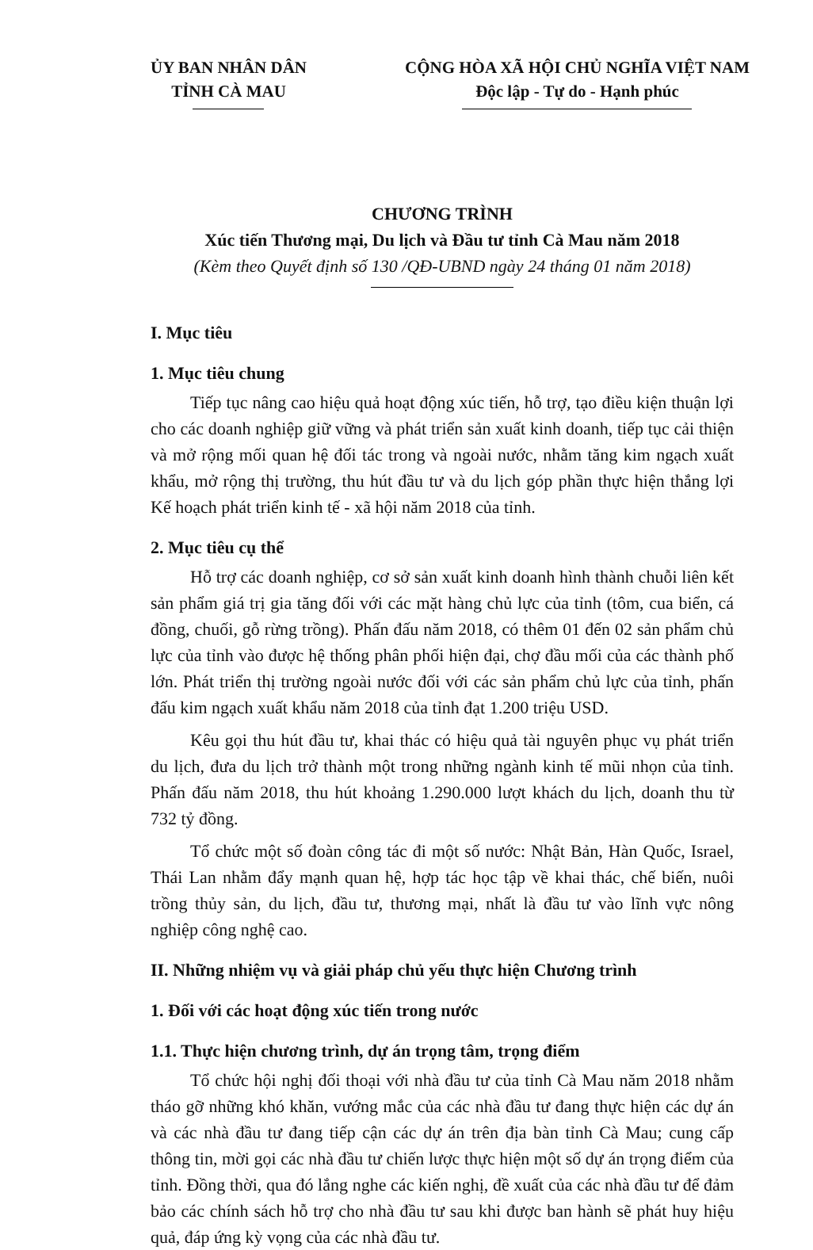ỦY BAN NHÂN DÂN
TỈNH CÀ MAU
CỘNG HÒA XÃ HỘI CHỦ NGHĨA VIỆT NAM
Độc lập - Tự do - Hạnh phúc
CHƯƠNG TRÌNH
Xúc tiến Thương mại, Du lịch và Đầu tư tỉnh Cà Mau năm 2018
(Kèm theo Quyết định số 130 /QĐ-UBND ngày 24 tháng 01 năm 2018)
I. Mục tiêu
1. Mục tiêu chung
Tiếp tục nâng cao hiệu quả hoạt động xúc tiến, hỗ trợ, tạo điều kiện thuận lợi cho các doanh nghiệp giữ vững và phát triển sản xuất kinh doanh, tiếp tục cải thiện và mở rộng mối quan hệ đối tác trong và ngoài nước, nhằm tăng kim ngạch xuất khẩu, mở rộng thị trường, thu hút đầu tư và du lịch góp phần thực hiện thắng lợi Kế hoạch phát triển kinh tế - xã hội năm 2018 của tỉnh.
2. Mục tiêu cụ thể
Hỗ trợ các doanh nghiệp, cơ sở sản xuất kinh doanh hình thành chuỗi liên kết sản phẩm giá trị gia tăng đối với các mặt hàng chủ lực của tỉnh (tôm, cua biển, cá đồng, chuối, gỗ rừng trồng). Phấn đấu năm 2018, có thêm 01 đến 02 sản phẩm chủ lực của tỉnh vào được hệ thống phân phối hiện đại, chợ đầu mối của các thành phố lớn. Phát triển thị trường ngoài nước đối với các sản phẩm chủ lực của tỉnh, phấn đấu kim ngạch xuất khẩu năm 2018 của tỉnh đạt 1.200 triệu USD.
Kêu gọi thu hút đầu tư, khai thác có hiệu quả tài nguyên phục vụ phát triển du lịch, đưa du lịch trở thành một trong những ngành kinh tế mũi nhọn của tỉnh. Phấn đấu năm 2018, thu hút khoảng 1.290.000 lượt khách du lịch, doanh thu từ 732 tỷ đồng.
Tổ chức một số đoàn công tác đi một số nước: Nhật Bản, Hàn Quốc, Israel, Thái Lan nhằm đẩy mạnh quan hệ, hợp tác học tập về khai thác, chế biến, nuôi trồng thủy sản, du lịch, đầu tư, thương mại, nhất là đầu tư vào lĩnh vực nông nghiệp công nghệ cao.
II. Những nhiệm vụ và giải pháp chủ yếu thực hiện Chương trình
1. Đối với các hoạt động xúc tiến trong nước
1.1. Thực hiện chương trình, dự án trọng tâm, trọng điểm
Tổ chức hội nghị đối thoại với nhà đầu tư của tỉnh Cà Mau năm 2018 nhằm tháo gỡ những khó khăn, vướng mắc của các nhà đầu tư đang thực hiện các dự án và các nhà đầu tư đang tiếp cận các dự án trên địa bàn tỉnh Cà Mau; cung cấp thông tin, mời gọi các nhà đầu tư chiến lược thực hiện một số dự án trọng điểm của tỉnh. Đồng thời, qua đó lắng nghe các kiến nghị, đề xuất của các nhà đầu tư để đảm bảo các chính sách hỗ trợ cho nhà đầu tư sau khi được ban hành sẽ phát huy hiệu quả, đáp ứng kỳ vọng của các nhà đầu tư.